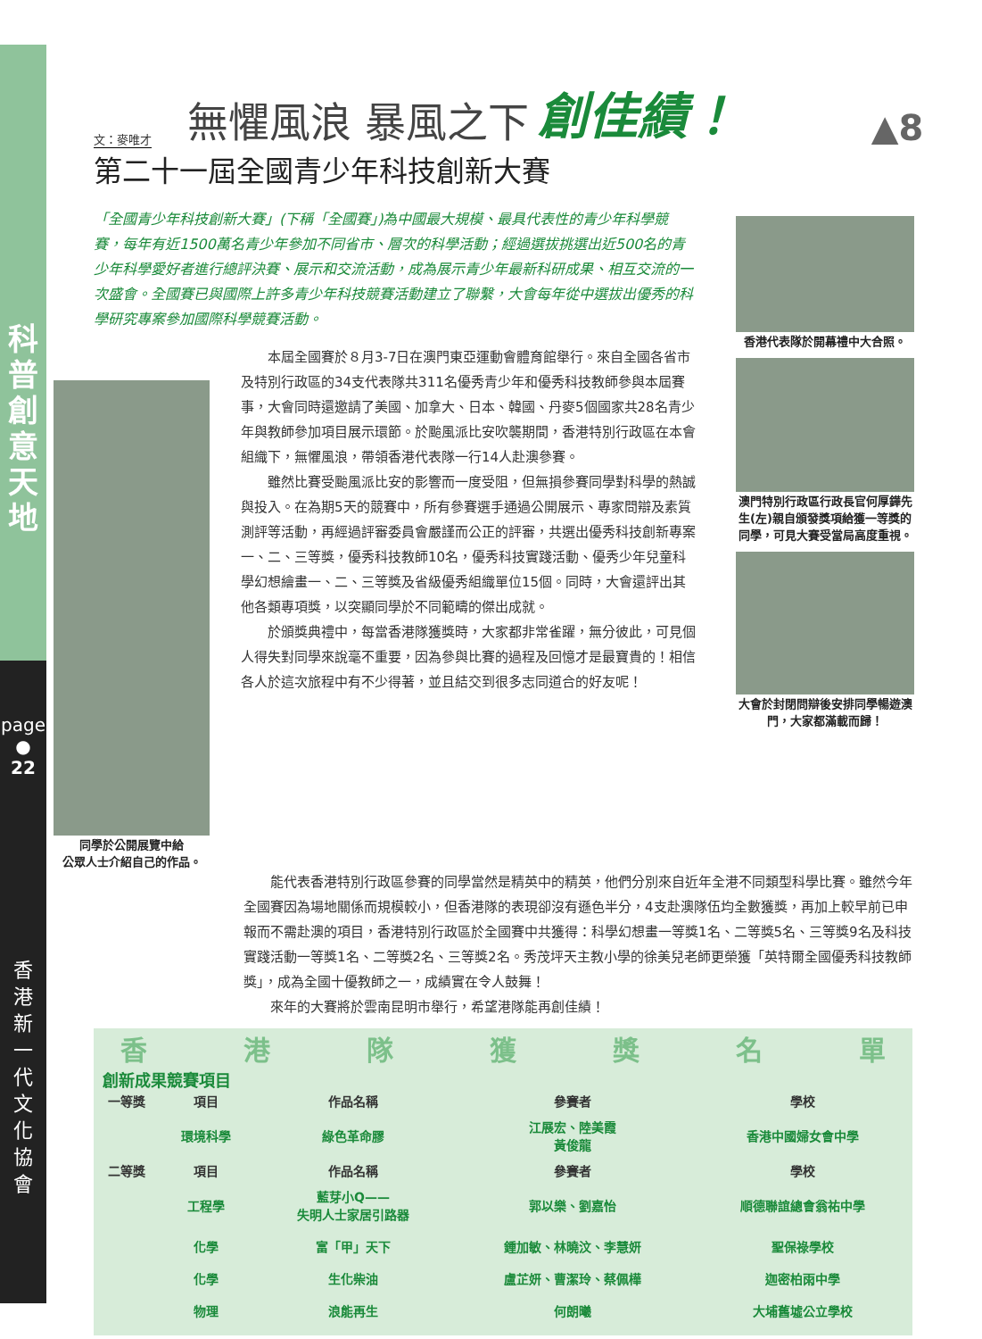科
普
創
意
天
地
page ●
22
香
港
新
一
代
文
化
協
會
文：麥唯才 無懼風浪 暴風之下 創佳績！ ▲8
第二十一屆全國青少年科技創新大賽
「全國青少年科技創新大賽」(下稱「全國賽」)為中國最大規模、最具代表性的青少年科學競賽，每年有近1500萬名青少年參加不同省市、層次的科學活動；經過選拔挑選出近500名的青少年科學愛好者進行總評決賽、展示和交流活動，成為展示青少年最新科研成果、相互交流的一次盛會。全國賽已與國際上許多青少年科技競賽活動建立了聯繫，大會每年從中選拔出優秀的科學研究專案參加國際科學競賽活動。
同學於公開展覽中給
公眾人士介紹自己的作品。
本屆全國賽於８月3-7日在澳門東亞運動會體育館舉行。來自全國各省市及特別行政區的34支代表隊共311名優秀青少年和優秀科技教師參與本屆賽事，大會同時還邀請了美國、加拿大、日本、韓國、丹麥5個國家共28名青少年與教師參加項目展示環節。於颱風派比安吹襲期間，香港特別行政區在本會組織下，無懼風浪，帶領香港代表隊一行14人赴澳參賽。
雖然比賽受颱風派比安的影響而一度受阻，但無損參賽同學對科學的熱誠與投入。在為期5天的競賽中，所有參賽選手通過公開展示、專家問辯及素質測評等活動，再經過評審委員會嚴謹而公正的評審，共選出優秀科技創新專案一、二、三等獎，優秀科技教師10名，優秀科技實踐活動、優秀少年兒童科學幻想繪畫一、二、三等獎及省級優秀組織單位15個。同時，大會還評出其他各類專項獎，以突顯同學於不同範疇的傑出成就。
於頒獎典禮中，每當香港隊獲獎時，大家都非常雀躍，無分彼此，可見個人得失對同學來說毫不重要，因為參與比賽的過程及回憶才是最寶貴的！相信各人於這次旅程中有不少得著，並且結交到很多志同道合的好友呢！
香港代表隊於開幕禮中大合照。
澳門特別行政區行政長官何厚鏵先生(左)親自頒發獎項給獲一等獎的同學，可見大賽受當局高度重視。
大會於封閉問辯後安排同學暢遊澳門，大家都滿載而歸！
能代表香港特別行政區參賽的同學當然是精英中的精英，他們分別來自近年全港不同類型科學比賽。雖然今年全國賽因為場地關係而規模較小，但香港隊的表現卻沒有遜色半分，4支赴澳隊伍均全數獲獎，再加上較早前已申報而不需赴澳的項目，香港特別行政區於全國賽中共獲得：科學幻想畫一等獎1名、二等獎5名、三等獎9名及科技實踐活動一等獎1名、二等獎2名、三等獎2名。秀茂坪天主教小學的徐美兒老師更榮獲「英特爾全國優秀科技教師獎」，成為全國十優教師之一，成績實在令人鼓舞！
來年的大賽將於雲南昆明市舉行，希望港隊能再創佳績！
香港隊獲獎名單
創新成果競賽項目
| 一等獎 | 項目 | 作品名稱 | 參賽者 | 學校 |
| --- | --- | --- | --- | --- |
| | 環境科學 | 綠色革命膠 | 江展宏、陸美霞 黃俊龍 | 香港中國婦女會中學 |
| 二等獎 | 項目 | 作品名稱 | 參賽者 | 學校 |
| | 工程學 | 藍芽小Q—— 失明人士家居引路器 | 郭以樂、劉嘉怡 | 順德聯誼總會翁祐中學 |
| | 化學 | 富「甲」天下 | 鍾加敏、林曉汶、李慧妍 | 聖保祿學校 |
| | 化學 | 生化柴油 | 盧芷妍、曹潔玲、蔡佩樺 | 迦密柏雨中學 |
| | 物理 | 浪能再生 | 何朗曦 | 大埔舊墟公立學校 |